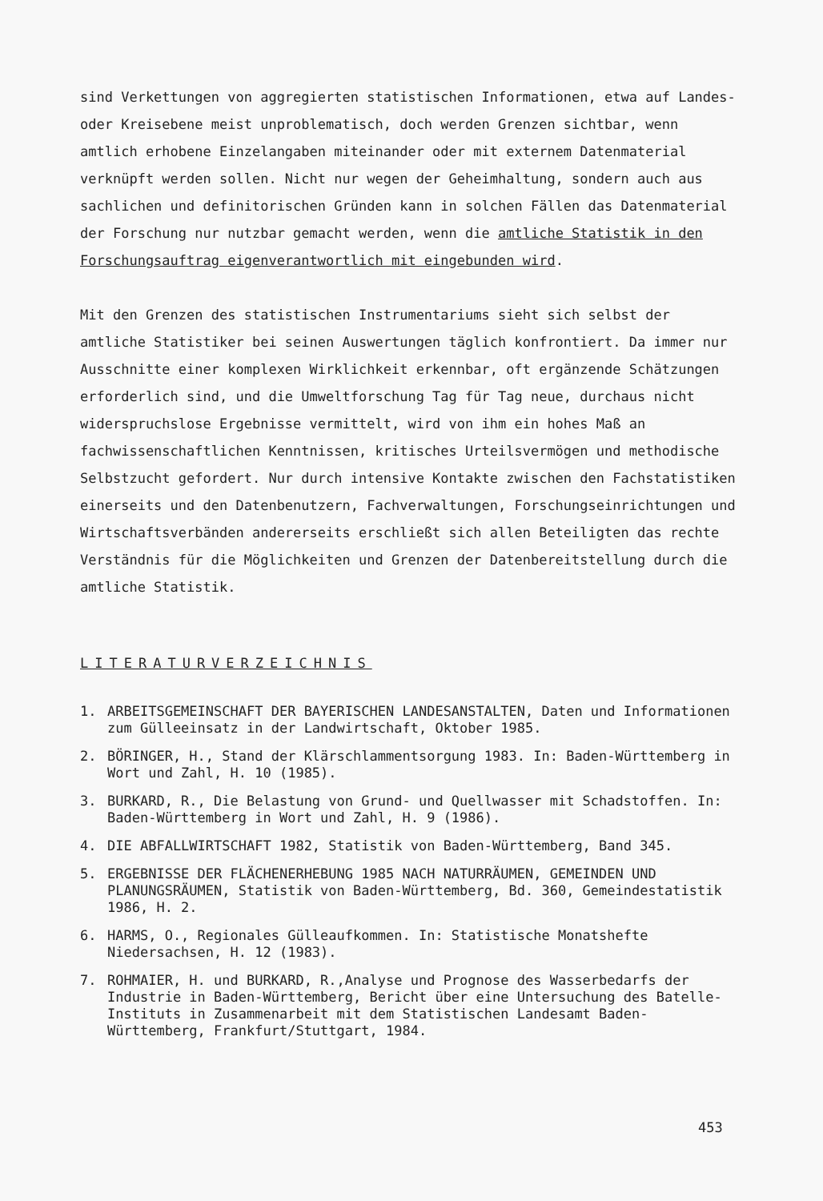sind Verkettungen von aggregierten statistischen Informationen, etwa auf Landes- oder Kreisebene meist unproblematisch, doch werden Grenzen sichtbar, wenn amtlich erhobene Einzelangaben miteinander oder mit externem Datenmaterial verknüpft werden sollen. Nicht nur wegen der Geheimhaltung, sondern auch aus sachlichen und definitorischen Gründen kann in solchen Fällen das Datenmaterial der Forschung nur nutzbar gemacht werden, wenn die amtliche Statistik in den Forschungsauftrag eigenverantwortlich mit eingebunden wird.
Mit den Grenzen des statistischen Instrumentariums sieht sich selbst der amtliche Statistiker bei seinen Auswertungen täglich konfrontiert. Da immer nur Ausschnitte einer komplexen Wirklichkeit erkennbar, oft ergänzende Schätzungen erforderlich sind, und die Umweltforschung Tag für Tag neue, durchaus nicht widerspruchslose Ergebnisse vermittelt, wird von ihm ein hohes Maß an fachwissenschaftlichen Kenntnissen, kritisches Urteilsvermögen und methodische Selbstzucht gefordert. Nur durch intensive Kontakte zwischen den Fachstatistiken einerseits und den Datenbenutzern, Fachverwaltungen, Forschungseinrichtungen und Wirtschaftsverbänden andererseits erschließt sich allen Beteiligten das rechte Verständnis für die Möglichkeiten und Grenzen der Datenbereitstellung durch die amtliche Statistik.
LITERATURVERZEICHNIS
1. ARBEITSGEMEINSCHAFT DER BAYERISCHEN LANDESANSTALTEN, Daten und Informationen zum Gülleeinsatz in der Landwirtschaft, Oktober 1985.
2. BÖRINGER, H., Stand der Klärschlammentsorgung 1983. In: Baden-Württemberg in Wort und Zahl, H. 10 (1985).
3. BURKARD, R., Die Belastung von Grund- und Quellwasser mit Schadstoffen. In: Baden-Württemberg in Wort und Zahl, H. 9 (1986).
4. DIE ABFALLWIRTSCHAFT 1982, Statistik von Baden-Württemberg, Band 345.
5. ERGEBNISSE DER FLÄCHENERHEBUNG 1985 NACH NATURRÄUMEN, GEMEINDEN UND PLANUNGSRÄUMEN, Statistik von Baden-Württemberg, Bd. 360, Gemeindestatistik 1986, H. 2.
6. HARMS, O., Regionales Gülleaufkommen. In: Statistische Monatshefte Niedersachsen, H. 12 (1983).
7. ROHMAIER, H. und BURKARD, R.,Analyse und Prognose des Wasserbedarfs der Industrie in Baden-Württemberg, Bericht über eine Untersuchung des Batelle-Instituts in Zusammenarbeit mit dem Statistischen Landesamt Baden-Württemberg, Frankfurt/Stuttgart, 1984.
453